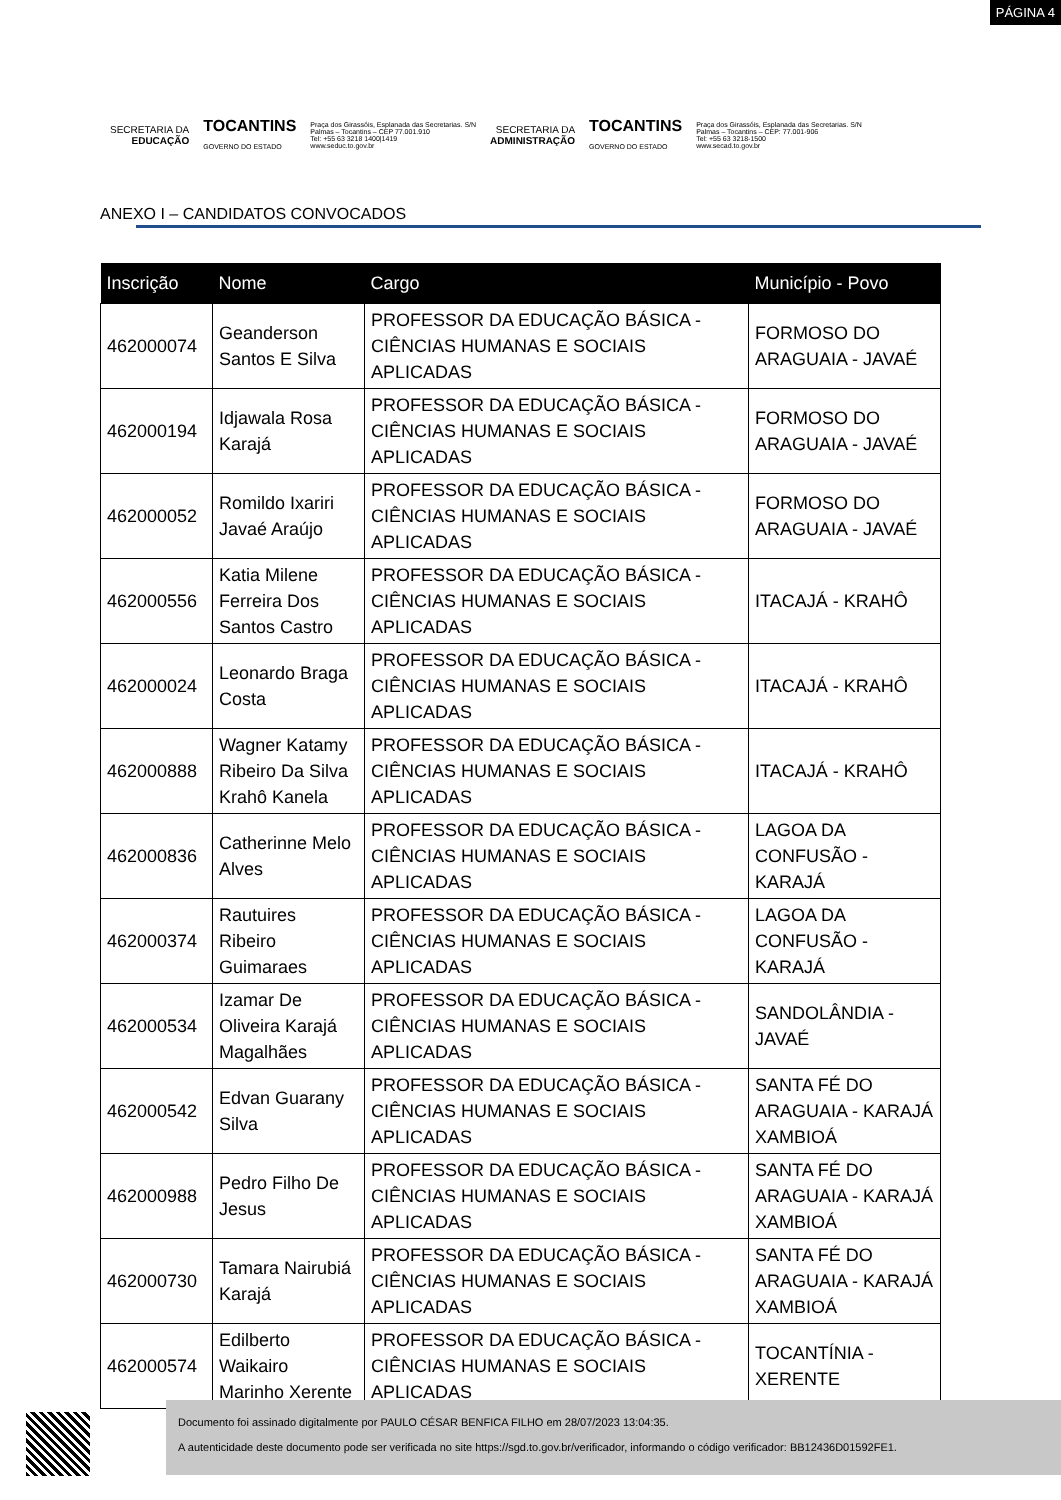PÁGINA 4
SECRETARIA DA
EDUCAÇÃO
TOCANTINS
GOVERNO DO ESTADO
Praça dos Girassóis, Esplanada das Secretarias. S/N
Palmas – Tocantins – CEP 77.001.910
Tel: +55 63 3218 1400|1419
www.seduc.to.gov.br
SECRETARIA DA
ADMINISTRAÇÃO
TOCANTINS
GOVERNO DO ESTADO
Praça dos Girassóis, Esplanada das Secretarias. S/N
Palmas – Tocantins – CEP: 77.001-906
Tel: +55 63 3218-1500
www.secad.to.gov.br
ANEXO I – CANDIDATOS CONVOCADOS
| Inscrição | Nome | Cargo | Município - Povo |
| --- | --- | --- | --- |
| 462000074 | Geanderson Santos E Silva | PROFESSOR DA EDUCAÇÃO BÁSICA - CIÊNCIAS HUMANAS E SOCIAIS APLICADAS | FORMOSO DO ARAGUAIA - JAVAÉ |
| 462000194 | Idjawala Rosa Karajá | PROFESSOR DA EDUCAÇÃO BÁSICA - CIÊNCIAS HUMANAS E SOCIAIS APLICADAS | FORMOSO DO ARAGUAIA - JAVAÉ |
| 462000052 | Romildo Ixariri Javaé Araújo | PROFESSOR DA EDUCAÇÃO BÁSICA - CIÊNCIAS HUMANAS E SOCIAIS APLICADAS | FORMOSO DO ARAGUAIA - JAVAÉ |
| 462000556 | Katia Milene Ferreira Dos Santos Castro | PROFESSOR DA EDUCAÇÃO BÁSICA - CIÊNCIAS HUMANAS E SOCIAIS APLICADAS | ITACAJÁ - KRAHÔ |
| 462000024 | Leonardo Braga Costa | PROFESSOR DA EDUCAÇÃO BÁSICA - CIÊNCIAS HUMANAS E SOCIAIS APLICADAS | ITACAJÁ - KRAHÔ |
| 462000888 | Wagner Katamy Ribeiro Da Silva Krahô Kanela | PROFESSOR DA EDUCAÇÃO BÁSICA - CIÊNCIAS HUMANAS E SOCIAIS APLICADAS | ITACAJÁ - KRAHÔ |
| 462000836 | Catherinne Melo Alves | PROFESSOR DA EDUCAÇÃO BÁSICA - CIÊNCIAS HUMANAS E SOCIAIS APLICADAS | LAGOA DA CONFUSÃO - KARAJÁ |
| 462000374 | Rautuires Ribeiro Guimaraes | PROFESSOR DA EDUCAÇÃO BÁSICA - CIÊNCIAS HUMANAS E SOCIAIS APLICADAS | LAGOA DA CONFUSÃO - KARAJÁ |
| 462000534 | Izamar De Oliveira Karajá Magalhães | PROFESSOR DA EDUCAÇÃO BÁSICA - CIÊNCIAS HUMANAS E SOCIAIS APLICADAS | SANDOLÂNDIA - JAVAÉ |
| 462000542 | Edvan Guarany Silva | PROFESSOR DA EDUCAÇÃO BÁSICA - CIÊNCIAS HUMANAS E SOCIAIS APLICADAS | SANTA FÉ DO ARAGUAIA - KARAJÁ XAMBIOÁ |
| 462000988 | Pedro Filho De Jesus | PROFESSOR DA EDUCAÇÃO BÁSICA - CIÊNCIAS HUMANAS E SOCIAIS APLICADAS | SANTA FÉ DO ARAGUAIA - KARAJÁ XAMBIOÁ |
| 462000730 | Tamara Nairubiá Karajá | PROFESSOR DA EDUCAÇÃO BÁSICA - CIÊNCIAS HUMANAS E SOCIAIS APLICADAS | SANTA FÉ DO ARAGUAIA - KARAJÁ XAMBIOÁ |
| 462000574 | Edilberto Waikairo Marinho Xerente | PROFESSOR DA EDUCAÇÃO BÁSICA - CIÊNCIAS HUMANAS E SOCIAIS APLICADAS | TOCANTÍNIA - XERENTE |
Documento foi assinado digitalmente por PAULO CÉSAR BENFICA FILHO em 28/07/2023 13:04:35.
A autenticidade deste documento pode ser verificada no site https://sgd.to.gov.br/verificador, informando o código verificador: BB12436D01592FE1.